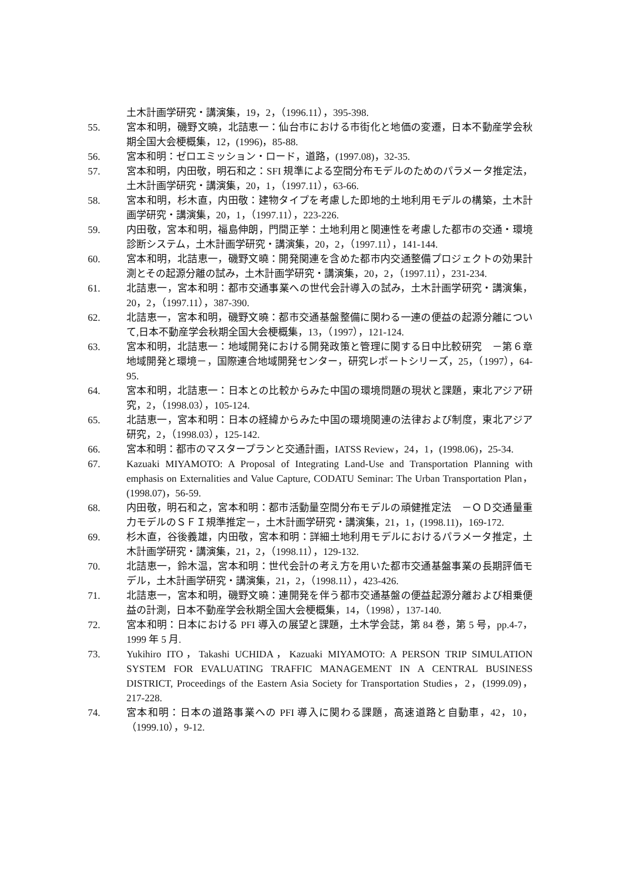土木計画学研究・講演集，19，2，（1996.11），395-398.
55. 宮本和明，磯野文曉，北詰恵一：仙台市における市街化と地価の変遷，日本不動産学会秋期全国大会梗概集，12，(1996)，85-88.
56. 宮本和明：ゼロエミッション・ロード，道路，(1997.08)，32-35.
57. 宮本和明，内田敬，明石和之：SFI 規準による空間分布モデルのためのパラメータ推定法，土木計画学研究・講演集，20，1，（1997.11），63-66.
58. 宮本和明，杉木直，内田敬：建物タイプを考慮した即地的土地利用モデルの構築，土木計画学研究・講演集，20，1，（1997.11），223-226.
59. 内田敬，宮本和明，福島伸朗，門間正挙：土地利用と関連性を考慮した都市の交通・環境診断システム，土木計画学研究・講演集，20，2，（1997.11），141-144.
60. 宮本和明，北詰恵一，磯野文曉：開発関連を含めた都市内交通整備プロジェクトの効果計測とその起源分離の試み，土木計画学研究・講演集，20，2，（1997.11），231-234.
61. 北詰恵一，宮本和明：都市交通事業への世代会計導入の試み，土木計画学研究・講演集，20，2，（1997.11），387-390.
62. 北詰恵一，宮本和明，磯野文曉：都市交通基盤整備に関わる一連の便益の起源分離について,日本不動産学会秋期全国大会梗概集，13，（1997），121-124.
63. 宮本和明，北詰恵一：地域開発における開発政策と管理に関する日中比較研究　－第６章地域開発と環境－，国際連合地域開発センター，研究レポートシリーズ，25，（1997），64-95.
64. 宮本和明，北詰恵一：日本との比較からみた中国の環境問題の現状と課題，東北アジア研究，2，（1998.03），105-124.
65. 北詰恵一，宮本和明：日本の経緯からみた中国の環境関連の法律および制度，東北アジア研究，2，（1998.03），125-142.
66. 宮本和明：都市のマスタープランと交通計画，IATSS Review，24，1，(1998.06)，25-34.
67. Kazuaki MIYAMOTO: A Proposal of Integrating Land-Use and Transportation Planning with emphasis on Externalities and Value Capture, CODATU Seminar: The Urban Transportation Plan，(1998.07)，56-59.
68. 内田敬，明石和之，宮本和明：都市活動量空間分布モデルの頑健推定法　－ＯＤ交通量重力モデルのＳＦＩ規準推定－，土木計画学研究・講演集，21，1，(1998.11)，169-172.
69. 杉木直，谷後義雄，内田敬，宮本和明：詳細土地利用モデルにおけるパラメータ推定，土木計画学研究・講演集，21，2，（1998.11），129-132.
70. 北詰恵一，鈴木温，宮本和明：世代会計の考え方を用いた都市交通基盤事業の長期評価モデル，土木計画学研究・講演集，21，2，（1998.11），423-426.
71. 北詰恵一，宮本和明，磯野文曉：連開発を伴う都市交通基盤の便益起源分離および相乗便益の計測，日本不動産学会秋期全国大会梗概集，14，（1998），137-140.
72. 宮本和明：日本における PFI 導入の展望と課題，土木学会誌，第 84 巻，第 5 号，pp.4-7，1999 年 5 月.
73. Yukihiro ITO，Takashi UCHIDA，Kazuaki MIYAMOTO: A PERSON TRIP SIMULATION SYSTEM FOR EVALUATING TRAFFIC MANAGEMENT IN A CENTRAL BUSINESS DISTRICT, Proceedings of the Eastern Asia Society for Transportation Studies，2，(1999.09)，217-228.
74. 宮本和明：日本の道路事業への PFI 導入に関わる課題，高速道路と自動車，42，10，（1999.10），9-12.